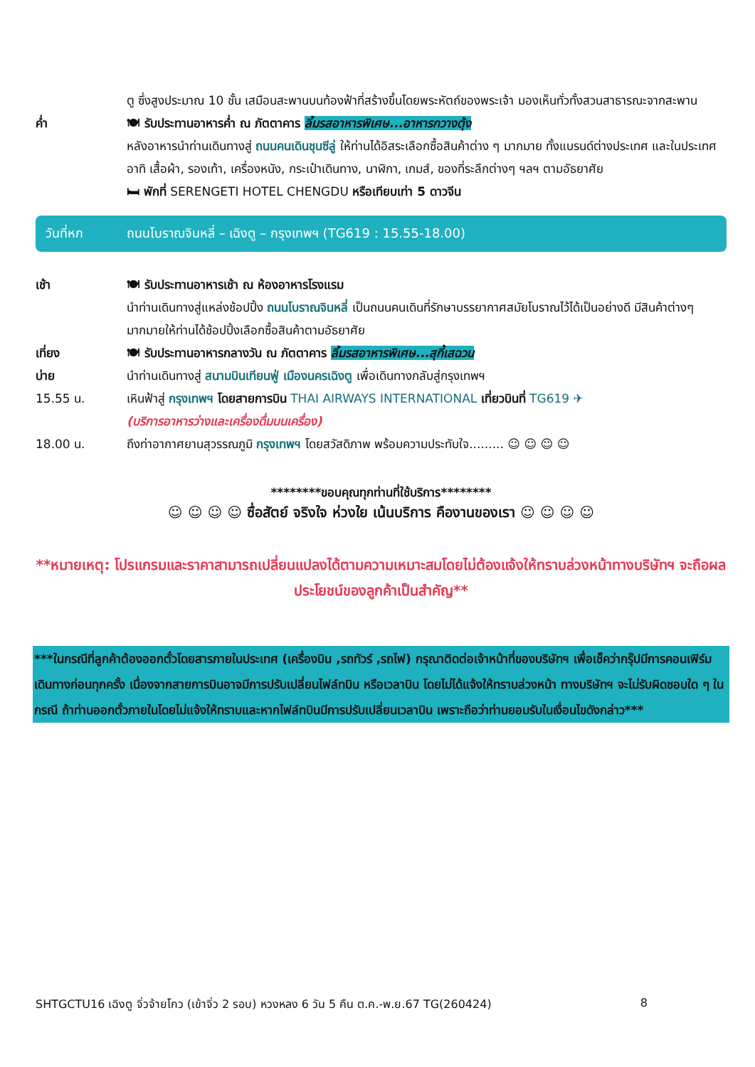ตู ซึ่งสูงประมาณ 10 ชั้น เสมือนสะพานบนท้องฟ้าที่สร้างขึ้นโดยพระหัตถ์ของพระเจ้า มองเห็นทั่วทั้งสวนสาธารณะจากสะพาน
ค่ำ 🍽 รับประทานอาหารค่ำ ณ ภัตตาคาร ลิ้มรสอาหารพิเศษ...อาหารกวางตุ้ง
หลังอาหารนำท่านเดินทางสู่ ถนนคนเดินชุนซีลู่ ให้ท่านได้อิสระเลือกซื้อสินค้าต่าง ๆ มากมาย ทั้งแบรนด์ต่างประเทศ และในประเทศ อาทิ เสื้อผ้า, รองเท้า, เครื่องหนัง, กระเป๋าเดินทาง, นาฬิกา, เกมส์, ของที่ระลึกต่างๆ ฯลฯ ตามอัธยาศัย
🛏 พักที่ SERENGETI HOTEL CHENGDU หรือเทียบเท่า 5 ดาวจีน
วันที่หก ถนนโบราณจินหลี่ – เฉิงตู – กรุงเทพฯ (TG619 : 15.55-18.00)
เช้า 🍽 รับประทานอาหารเช้า ณ ห้องอาหารโรงแรม
นำท่านเดินทางสู่แหล่งช้อปปิ้ง ถนนโบราณจินหลี่ เป็นถนนคนเดินที่รักษาบรรยากาศสมัยโบราณไว้ได้เป็นอย่างดี มีสินค้าต่างๆมากมายให้ท่านได้ช้อปปิ้งเลือกซื้อสินค้าตามอัธยาศัย
เที่ยง 🍽 รับประทานอาหารกลางวัน ณ ภัตตาคาร ลิ้มรสอาหารพิเศษ...สุกี้เสฉวน
บ่าย นำท่านเดินทางสู่ สนามบินเทียนฟู่ เมืองนครเฉิงตู เพื่อเดินทางกลับสู่กรุงเทพฯ
15.55 น. เหินฟ้าสู่ กรุงเทพฯ โดยสายการบิน THAI AIRWAYS INTERNATIONAL เที่ยวบินที่ TG619 ✈
(บริการอาหารว่างและเครื่องดื่มบนเครื่อง)
18.00 น. ถึงท่าอากาศยานสุวรรณภูมิ กรุงเทพฯ โดยสวัสดิภาพ พร้อมความประทับใจ......... ☺ ☺ ☺ ☺
********ขอบคุณทุกท่านที่ใช้บริการ********
☺ ☺ ☺ ☺ ซื่อสัตย์ จริงใจ ห่วงใย เน้นบริการ คืองานของเรา ☺ ☺ ☺ ☺
**หมายเหตุ: โปรแกรมและราคาสามารถเปลี่ยนแปลงได้ตามความเหมาะสมโดยไม่ต้องแจ้งให้ทราบล่วงหน้าทางบริษัทฯ จะถือผลประโยชน์ของลูกค้าเป็นสำคัญ**
***ในกรณีที่ลูกค้าต้องออกตั๋วโดยสารภายในประเทศ (เครื่องบิน ,รถทัวร์ ,รถไฟ) กรุณาติดต่อเจ้าหน้าที่ของบริษัทฯ เพื่อเช็คว่ากรุ๊ปมีการคอนเฟิร์มเดินทางก่อนทุกครั้ง เนื่องจากสายการบินอาจมีการปรับเปลี่ยนไฟล์ทบิน หรือเวลาบิน โดยไม่ได้แจ้งให้ทราบล่วงหน้า ทางบริษัทฯ จะไม่รับผิดชอบใด ๆ ในกรณี ถ้าท่านออกตั๋วภายในโดยไม่แจ้งให้ทราบและหากไฟล์ทบินมีการปรับเปลี่ยนเวลาบิน เพราะถือว่าท่านยอมรับในเงื่อนไขดังกล่าว***
SHTGCTU16 เฉิงตู จิ่วจ้ายโกว (เข้าจิ่ว 2 รอบ) หวงหลง 6 วัน 5 คืน ต.ค.-พ.ย.67 TG(260424) 8